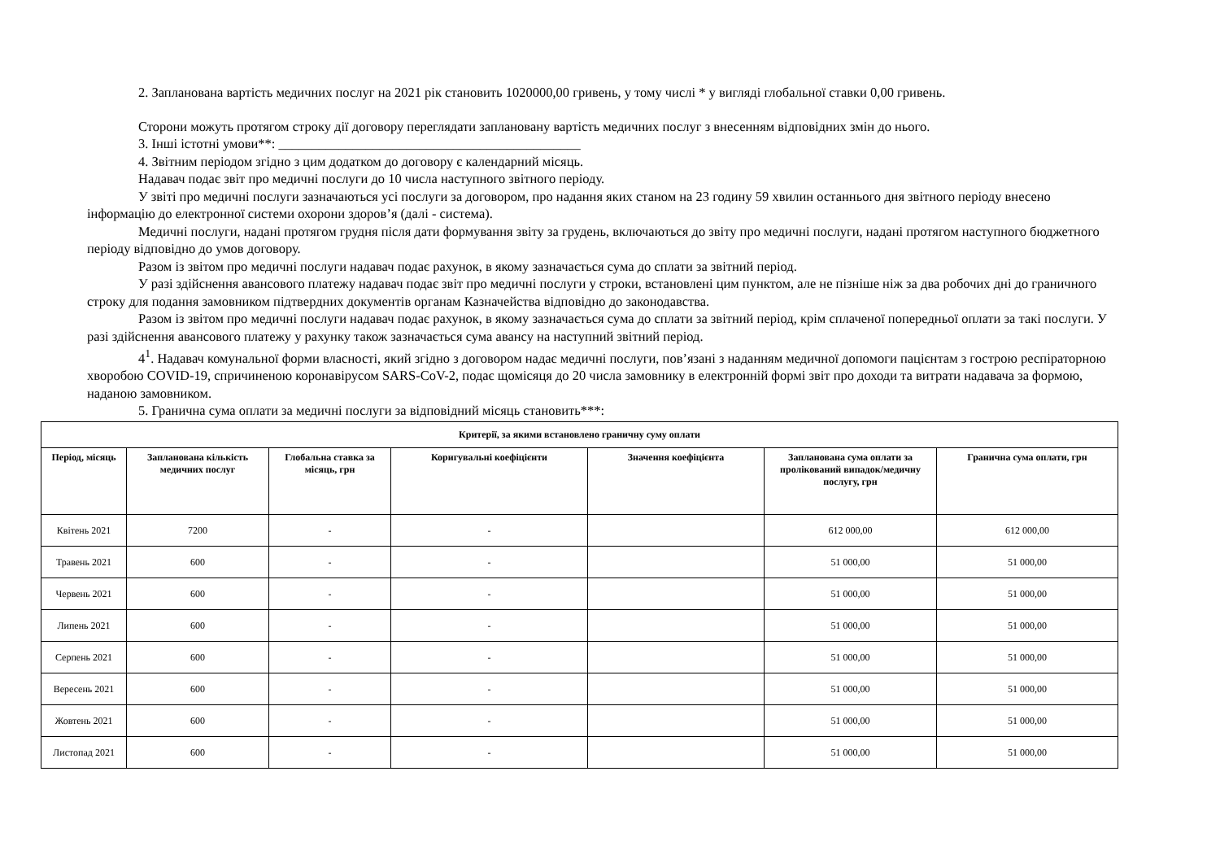2. Запланована вартість медичних послуг на 2021 рік становить 1020000,00 гривень, у тому числі * у вигляді глобальної ставки 0,00 гривень.
Сторони можуть протягом строку дії договору переглядати заплановану вартість медичних послуг з внесенням відповідних змін до нього.
3. Інші істотні умови**: _____________________________________________
4. Звітним періодом згідно з цим додатком до договору є календарний місяць.
Надавач подає звіт про медичні послуги до 10 числа наступного звітного періоду.
У звіті про медичні послуги зазначаються усі послуги за договором, про надання яких станом на 23 годину 59 хвилин останнього дня звітного періоду внесено інформацію до електронної системи охорони здоров’я (далі - система).
Медичні послуги, надані протягом грудня після дати формування звіту за грудень, включаються до звіту про медичні послуги, надані протягом наступного бюджетного періоду відповідно до умов договору.
Разом із звітом про медичні послуги надавач подає рахунок, в якому зазначається сума до сплати за звітний період.
У разі здійснення авансового платежу надавач подає звіт про медичні послуги у строки, встановлені цим пунктом, але не пізніше ніж за два робочих дні до граничного строку для подання замовником підтвердних документів органам Казначейства відповідно до законодавства.
Разом із звітом про медичні послуги надавач подає рахунок, в якому зазначається сума до сплати за звітний період, крім сплаченої попередньої оплати за такі послуги. У разі здійснення авансового платежу у рахунку також зазначається сума авансу на наступний звітний період.
4<sup>1</sup>. Надавач комунальної форми власності, який згідно з договором надає медичні послуги, пов’язані з наданням медичної допомоги пацієнтам з гострою респіраторною хворобою COVID-19, спричиненою коронавірусом SARS-CoV-2, подає щомісяця до 20 числа замовнику в електронній формі звіт про доходи та витрати надавача за формою, наданою замовником.
5. Гранична сума оплати за медичні послуги за відповідний місяць становить***:
| Критерії, за якими встановлено граничну суму оплати | | | | | | |
| --- | --- | --- | --- | --- | --- | --- |
| Період, місяць | Запланована кількість медичних послуг | Глобальна ставка за місяць, грн | Коригувальні коефіцієнти | Значення коефіцієнта | Запланована сума оплати за пролікований випадок/медичну послугу, грн | Гранична сума оплати, грн |
| Квітень 2021 | 7200 | - | - | | 612 000,00 | 612 000,00 |
| Травень 2021 | 600 | - | - | | 51 000,00 | 51 000,00 |
| Червень 2021 | 600 | - | - | | 51 000,00 | 51 000,00 |
| Липень 2021 | 600 | - | - | | 51 000,00 | 51 000,00 |
| Серпень 2021 | 600 | - | - | | 51 000,00 | 51 000,00 |
| Вересень 2021 | 600 | - | - | | 51 000,00 | 51 000,00 |
| Жовтень 2021 | 600 | - | - | | 51 000,00 | 51 000,00 |
| Листопад 2021 | 600 | - | - | | 51 000,00 | 51 000,00 |